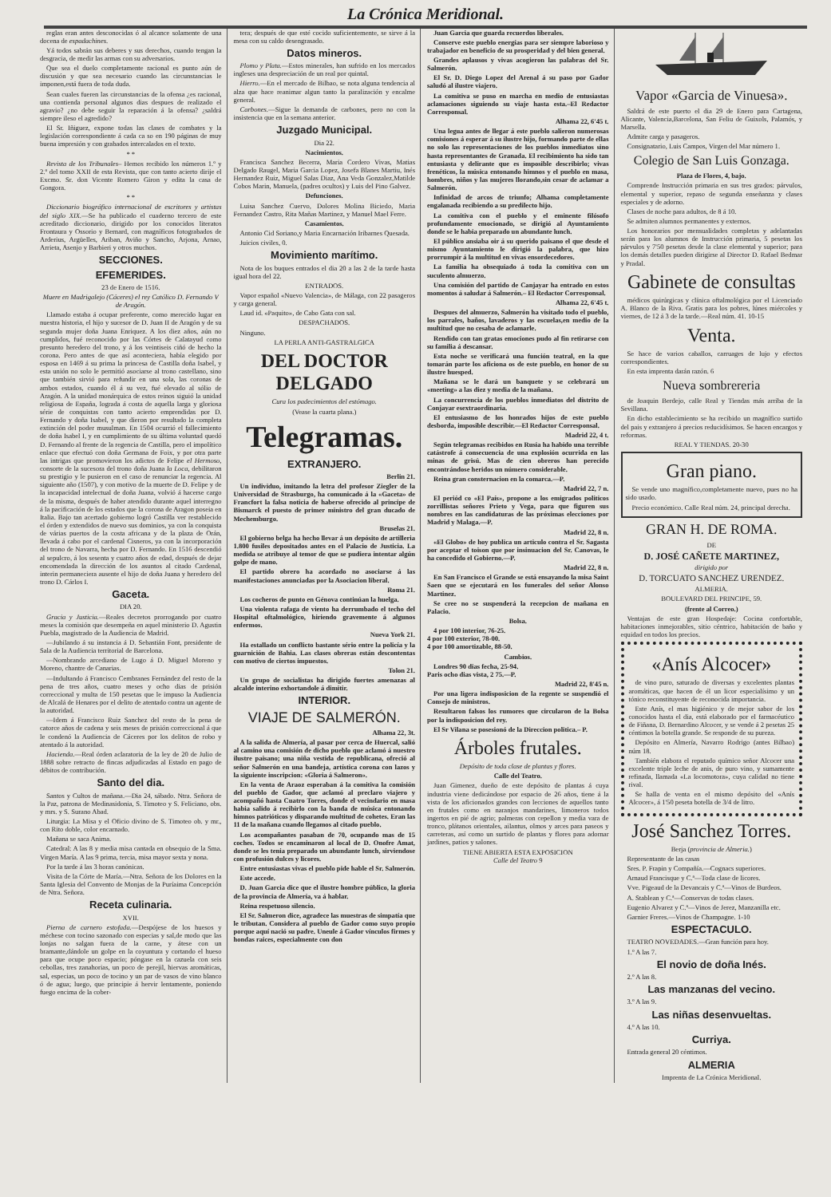La Crónica Meridional.
reglas eran antes desconocidas ó al alcance solamente de una docena de espadachines.
Yá todos sabrán sus deberes y sus derechos, cuando tengan la desgracia, de medir las armas con su adversarios.
Que sea el duelo completamente racional es punto aún de discusión y que sea necesario cuando las circunstancias le imponen,está fuera de toda duda.
Sean cuales fueren las circunstancias de la ofensa ¿es racional, una contienda personal algunos dias despues de realizado el agravio? ¿no debe seguir la reparación á la ofensa? ¿saldrá siempre ileso el agredido?
El Sr. Iñiguez, expone todas las clases de combates y la legislación correspondiente á cada ca so en 190 páginas de muy buena impresión y con grabados intercalados en el texto.
* *
Revista de los Tribunales– Hemos recibido los números 1.º y 2.º del tomo XXII de esta Revista, que con tanto acierto dirije el Excmo. Sr. don Vicente Romero Giron y edita la casa de Gongora.
* *
Diccionario biográfico internacional de escritores y artistas del siglo XIX.—Se ha publicado el cuaderno tercero de este acreditado diccionario, dirigido por los conocidos literatos Frontaura y Ossorio y Bernard, con magníficos fotograbados de Arderius, Argüelles, Ariban, Aviño y Sancho, Arjona, Arnao, Arrieta, Asenjo y Barbieri y otros muchos.
SECCIONES.
EFEMERIDES.
23 de Enero de 1516.
Muere en Madrigalejo (Cáceres) el rey Católico D. Fernando V de Aragón.
Llamado estaba á ocupar preferente, como merecido lugar en nuestra historia, el hijo y sucesor de D. Juan II de Aragón y de su segunda mujer doña Juana Enriquez. A los diez años, aún no cumplidos, fué reconocido por las Córtes de Calatayud como presunto heredero del trono, y á los veintiseis ciñó de hecho la corona. Pero antes de que así aconteciera, había elegido por esposa en 1469 á su prima la princesa de Castilla doña Isabel, y esta unión no solo le permitió asociarse al trono castellano, sino que también sirvió para refundir en una sola, las coronas de ambos estados, cuando él á su vez, fué elevado al sólio de Aragón. A la unidad monárquica de estos reinos siguió la unidad religiosa de España, lograda á costa de aquella larga y gloriosa série de conquistas con tanto acierto emprendidas por D. Fernando y doña Isabel, y que dieron por resultado la completa extinción del poder musulman. En 1504 ocurrió el fallecimiento de doña Isabel I, y en cumplimiento de su última voluntad quedó D. Fernando al frente de la regencia de Castilla, pero el impolítico enlace que efectuó con doña Germana de Foix, y por otra parte las intrigas que promovieron los adictos de Felipe el Hermoso, consorte de la sucesora del trono doña Juana la Loca, debilitaron su prestigio y le pusieron en el caso de renunciar la regencia. Al siguiente año (1507), y con motivo de la muerte de D. Felipe y de la incapacidad intelectual de doña Juana, volvió á hacerse cargo de la misma, después de haber atendido durante aquel interregno á la pacificación de los estados que la corona de Aragon poseia en Italia. Bajo tan acertado gobierno logró Castilla ver restablecido el órden y extendidos de nuevo sus dominios, ya con la conquista de várias puertos de la costa africana y de la plaza de Orán, llevada á cabo por el cardenal Cisneros, ya con la incorporación del trono de Navarra, hecha por D. Fernando. En 1516 descendió al sepulcro, á los sesenta y cuatro años de edad, después de dejar encomendada la dirección de los asuntos al citado Cardenal, interin permaneciera ausente el hijo de doña Juana y heredero del trono D. Cárlos I.
Gaceta.
DIA 20.
Gracia y Justicia.—Reales decretos prorrogando por cuatro meses la comisión que desempeña en aquel ministerio D. Agustin Puebla, magistrado de la Audiencia de Madrid.
—Jubilando á su instancia á D. Sebastián Font, presidente de Sala de la Audiencia territorial de Barcelona.
—Nombrando arcediano de Lugo á D. Miguel Moreno y Moreno, chantre de Canarias.
—Indultando á Francisco Cembranes Fernández del resto de la pena de tres años, cuatro meses y ocho dias de prisión correccional y multa de 150 pesetas que le impuso la Audiencia de Alcalá de Henares por el delito de atentado contra un agente de la autoridad.
—Idem á Francisco Ruiz Sanchez del resto de la pena de catorce años de cadena y seis meses de prisión correccional á que le condenó la Audiencia de Cáceres por los delitos de robo y atentado á la autoridad.
Hacienda.—Real órden aclaratoria de la ley de 20 de Julio de 1888 sobre retracto de fincas adjudicadas al Estado en pago de débitos de contribución.
Santo del dia.
Santos y Cultos de mañana.—Dia 24, sábado. Ntra. Señora de la Paz, patrona de Medinasidonia, S. Timoteo y S. Feliciano, obs. y mrs. y S. Surano Abad.
Liturgia: La Misa y el Oficio divino de S. Timoteo ob. y mr., con Rito doble, color encarnado.
Mañana se saca Anima.
Catedral: A las 8 y media misa cantada en obsequio de la Sma. Virgen María. A las 9 prima, tercia, misa mayor sexta y nona.
Por la tarde á las 3 horas canónicas.
Visita de la Córte de María.—Ntra. Señora de los Dolores en la Santa Iglesia del Convento de Monjas de la Puríaima Concepción de Ntra. Señora.
Receta culinaria.
XVII.
Pierna de carnero estofada.—Despójese de los huesos y méchese con tocino sazonado con especias y sal,de modo que las lonjas no salgan fuera de la carne, y átese con un bramante,dándole un golpe en la coyuntura y cortando el hueso para que ocupe poco espacio; póngase en la cazuela con seis cebollas, tres zanahorias, un poco de perejil, hiervas aromáticas, sal, especias, un poco de tocino y un par de vasos de vino blanco ó de agua; luego, que principie á hervir lentamente, poniendo fuego encima de la cober-
tera; después de que esté cocido suficientemente, se sirve á la mesa con su caldo desengrasado.
Datos mineros.
Plomo y Plata.—Estos minerales, han sufrido en los mercados ingleses una despreciación de un real por quintal.
Hierro.—En el mercado de Bilbao, se nota alguna tendencia al alza que hace reanimar algun tanto la paralización y encalme general.
Carbones.—Sigue la demanda de carbones, pero no con la insistencia que en la semana anterior.
Juzgado Municipal.
Dia 22.
Nacimientos.
Francisca Sanchez Becerra, Maria Cordero Vivas, Matias Delgado Raugel, Maria Garcia Lopez, Josefa Blanes Martiu, Inés Hernandez Ruiz, Miguel Salas Diaz, Ana Veda Gonzalez,Matilde Cobos Marin, Manuela, (padres ocultos) y Luis del Pino Galvez.
Defunciones.
Luisa Sanchez Cuervo, Dolores Molina Biciedo, Maria Fernandez Castro, Rita Mañas Martinez, y Manuel Mael Ferre.
Casamientos.
Antonio Cid Soriano,y Maria Encarnación Iribarnes Quesada.
Juicios civiles, 0.
Movimiento marítimo.
Nota de los buques entrados el dia 20 a las 2 de la tarde hasta igual hora del 22.
ENTRADOS.
Vapor español «Nuevo Valencia», de Málaga, con 22 pasageros y carga general.
Laud id. «Paquito», de Cabo Gata con sal.
DESPACHADOS.
Ninguno.
LA PERLA ANTI-GASTRALGICA
DEL DOCTOR DELGADO
Cura los padecimientos del estómago.
(Vease la cuarta plana.)
Telegramas.
EXTRANJERO.
Berlin 21.
Un individuo, imitando la letra del profesor Ziegler de la Universidad de Strasburgo, ha comunicado á la «Gaceta» de Francfort la falsa noticia de haberse ofrecido al principe de Bismarck el puesto de primer ministro del gran ducado de Mechemburgo.
Bruselas 21.
El gobierno belga ha hecho llevar á un depósito de artilleria 1.800 fusiles depositados antes en el Palacio de Justicia. La medida se atribuye al temor de que se pudiera intentar algún golpe de mano.
El partido obrero ha acordado no asociarse á las manifestaciones anunciadas por la Asociacion liberal.
Roma 21.
Los cocheros de punto en Génova continúan la huelga.
Una violenta rafaga de viento ha derrumbado el techo del Hospital oftalmológico, hiriendo gravemente á algunos enfermos.
Nueva York 21.
Ha estallado un conflicto bastante sério entre la policía y la guarnición de Bahia. Las clases obreras están descontentas con motivo de ciertos impuestos.
Tolon 21.
Un grupo de socialistas ha dirigido fuertes amenazas al alcalde interino exhortandole á dimitir.
INTERIOR.
VIAJE DE SALMERÓN.
Alhama 22, 3t.
A la salida de Almería, al pasar por cerca de Huercal, salió al camino una comisión de dicho pueblo que aclamó á nuestro ilustre paisano; una niña vestida de republicana, ofreció al señor Salmerón en una bandeja, artística corona con lazos y la siguiente inscripcion: «Gloria á Salmeron».
En la venta de Araoz esperaban á la comitiva la comisión del pueblo de Gador, que aclamó al preclaro viajero y acompañó hasta Cuatro Torres, donde el vecindario en masa habia salido á recibirlo con la banda de música entonando himnos patrióticos y disparando multitud de cohetes. Eran las 11 de la mañana cuando llegamos al citado pueblo.
Los acompañantes pasaban de 70, ocupando mas de 15 coches. Todos se encaminaron al local de D. Onofre Amat, donde se les tenia preparado un abundante lunch, sirviendose con profusión dulces y licores.
Entre entusiastas vivas el pueblo pide hable el Sr. Salmerón.
Este accede.
D. Juan Garcia dice que el ilustre hombre público, la gloria de la provincia de Almería, va á hablar.
Reina respetuoso silencio.
El Sr. Salmeron dice, agradece las muestras de simpatía que le tributan. Considera al pueblo de Gador como suyo propio porque aquí nació su padre. Uneule á Gador vínculos firmes y hondas raices, especialmente con don
Juan Garcia que guarda recuerdos liberales.
Conserve este pueblo energías para ser siempre laborioso y trabajador en beneficio de su prosperidad y del bien general.
Grandes aplausos y vivas acogieron las palabras del Sr. Salmerón.
El Sr. D. Diego Lopez del Arenal á su paso por Gador saludó al ilustre viajero.
La comitiva se puso en marcha en medio de entusiastas aclamaciones siguiendo su viaje hasta esta.–El Redactor Corresponsal.
Alhama 22, 6'45 t.
Una legua antes de llegar á este pueblo salieron numerosas comisiones á esperar á su ilustre hijo, formando parte de ellas no solo las representaciones de los pueblos inmediatos sino hasta representantes de Granada. El recibimiento ha sido tan entusiasta y delirante que es imposible describirlo; vivas frenéticos, la música entonando himnos y el pueblo en masa, hombres, niños y las mujeres llorando,sin cesar de aclamar a Salmerón.
Infinidad de arcos de triunfo; Alhama completamente engalanada recibiendo a su predilecto hijo.
La comitiva con el pueblo y el eminente filósofo profundamente emocionado, se dirigió al Ayuntamiento donde se le habia preparado un abundante lunch.
El público ansiaba oir á su querido paisano el que desde el mismo Ayuntamiento le dirigió la palabra, que hizo prorrumpir á la multitud en vivas ensordecedores.
La familia ha obsequiado á toda la comitiva con un suculento almuerzo.
Una comisión del partido de Canjayar ha entrado en estos momentos á saludar á Salmerón.– El Redactor Corresponsal.
Alhama 22, 6'45 t.
Despues del almuerzo, Salmerón ha visitado todo el pueblo, los parrales, baños, lavaderos y las escuelas,en medio de la multitud que no cesaba de aclamarle.
Rendido con tan gratas emociones pudo al fin retirarse con su familia á descansar.
Esta noche se verificará una función teatral, en la que tomarán parte los aficiona os de este pueblo, en honor de su ilustre huesped.
Mañana se le dará un banquete y se celebrará un «meeting» a las diez y media de la mañana.
La concurrencia de los pueblos inmediatos del distrito de Conjayar esextraordinaria.
El entusiasmo de los honrados hijos de este pueblo desborda, imposible describir.—El Redactor Corresponsal.
Madrid 22, 4 t.
Según telegramas recibidos en Rusia ha habido una terrible catástrofe á consecuencia de una explosión ocurrida en las minas de grisú. Mas de cien obreros han perecido encontrándose heridos un número considerable.
Reina gran consternacion en la comarca.—P.
Madrid 22, 7 n.
El periód co «El País», propone a los emigrados politicos zorrillistas señores Prieto y Vega, para que figuren sus nombres en las candidaturas de las próximas elecciones por Madrid y Malaga.—P.
Madrid 22, 8 n.
«El Globo» de hoy publica un articulo contra el Sr. Sagasta por aceptar el toison que por insinuacion del Sr. Canovas, le ha concedido el Gobierno.—P.
Madrid 22, 8 n.
En San Francisco el Grande se está ensayando la misa Saint Saen que se ejecutará en los funerales del señor Alonso Martinez.
Se cree no se suspenderá la recepcion de mañana en Palacio.
Bolsa.
4 por 100 interior, 76-25.
4 por 100 exterior, 78-00.
4 por 100 amortizable, 88-50.
Cambios.
Londres 90 dias fecha, 25-94.
Paris ocho dias vista, 2 75.—P.
Madrid 22, 8'45 n.
Por una ligera indisposicion de la regente se suspendió el Consejo de ministros.
Resultaron falsos los rumores que circularon de la Bolsa por la indisposicion del rey.
El Sr Vilana se posesionó de la Direccion politica.– P.
Árboles frutales.
Depósito de toda clase de plantas y flores.
Calle del Teatro.
Juan Gimenez, dueño de este depósito de plantas á cuya industria viene dedicándose por espacio de 26 años, tiene á la vista de los aficionados grandes con lecciones de aquellos tanto en frutales como en naranjos mandarines, limoneros todos ingertos en pié de agrio; palmeras con cepellon y media vara de tronco, plátanos orientales, ailantus, olmos y arces para paseos y carreteras, así como un surtido de plantas y flores para adornar jardines, patios y salones.
TIENE ABIERTA ESTA EXPOSICION
Calle del Teatro 9
Vapor «Garcia de Vinuesa».
Saldrá de este puerto el dia 29 de Enero para Cartagena, Alicante, Valencia,Barcelona, San Feliu de Guixols, Palamós, y Marsella.
Admite carga y pasageros.
Consignatario, Luis Campos, Virgen del Mar número 1.
Colegio de San Luis Gonzaga.
Plaza de Flores, 4, bajo.
Comprende Instrucción primaria en sus tres grados: párvulos, elemental y superior, repaso de segunda enseñanza y clases especiales y de adorno.
Clases de noche para adultos, de 8 á 10.
Se admiten alumnos permanentes y externos.
Los honorarios por mensualidades completas y adelantadas serán para los alumnos de Instrucción primaria, 5 pesetas los párvulos y 7'50 pesetas desde la clase elemental y superior; para los demás detalles pueden dirigirse al Director D. Rafael Bedmar y Pradal.
Gabinete de consultas
médicos quirúrgicas y clínica oftalmológica por el Licenciado A. Blanco de la Riva. Gratis para los pobres, lúnes miércoles y viernes, de 12 á 3 de la tarde.—Real núm. 41. 10-15
Venta.
Se hace de varios caballos, carruages de lujo y efectos correspondientes.
En esta imprenta darán razón. 6
Nueva sombrereria
de Joaquin Berdejo, calle Real y Tiendas más arriba de la Sevillana.
En dicho establecimiento se ha recibido un magnífico surtido del pais y extranjero á precios reducidísimos. Se hacen encargos y reformas.
REAL Y TIENDAS. 20-30
Gran piano.
Se vende uno magnífico,completamente nuevo, pues no ha sido usado.
Precio económico. Calle Real núm. 24, principal derecha.
GRAN H. DE ROMA.
DE
D. JOSÉ CAÑETE MARTINEZ,
dirigido por
D. TORCUATO SANCHEZ URENDEZ.
ALMERIA.
BOULEVARD DEL PRINCIPE, 59.
(frente al Correo.)
Ventajas de este gran Hospedaje: Cocina confortable, habitaciones inmejorables, sitio céntrico, habitación de baño y equidad en todos los precios.
«Anís Alcocer»
de vino puro, saturado de diversas y excelentes plantas aromáticas, que hacen de él un licor especialísimo y un tónico reconstituyente de reconocida importancia.
Este Anís, el mas higiénico y de mejor sabor de los conocidos hasta el dia, está elaborado por el farmacéutico de Fiñana, D. Bernardino Alcocer, y se vende á 2 pesetas 25 céntimos la botella grande. Se responde de su pureza.
Depósito en Almería, Navarro Rodrigo (antes Bilbao) núm 18.
También elabora el reputado químico señor Alcocer una excelente triple leche de anis, de puro vino, y sumamente refinada, llamada «La locomotora», cuya calidad no tiene rival.
Se halla de venta en el mismo depósito del «Anís Alcocer», á 1'50 peseta botella de 3/4 de litro.
José Sanchez Torres.
Berja (provincia de Almeria.)
Representante de las casas
Sres. P. Frapin y Compañía.—Cognacs superiores.
Arnaud Francisque y C.ª—Toda clase de licores.
Vve. Pigeaud de la Devancais y C.ª—Vinos de Burdeos.
A. Stablean y C.ª—Conservas de todas clases.
Eugenio Alvarez y C.ª—Vinos de Jerez, Manzanilla etc.
Garnier Freres.—Vinos de Champagne. 1-10
ESPECTACULO.
TEATRO NOVEDADES.—Gran función para hoy.
1.º A las 7.
El novio de doña Inés.
2.º A las 8.
Las manzanas del vecino.
3.º A las 9.
Las niñas desenvueltas.
4.º A las 10.
Curriya.
Entrada general 20 céntimos.
ALMERIA
Imprenta de La Crónica Meridional.